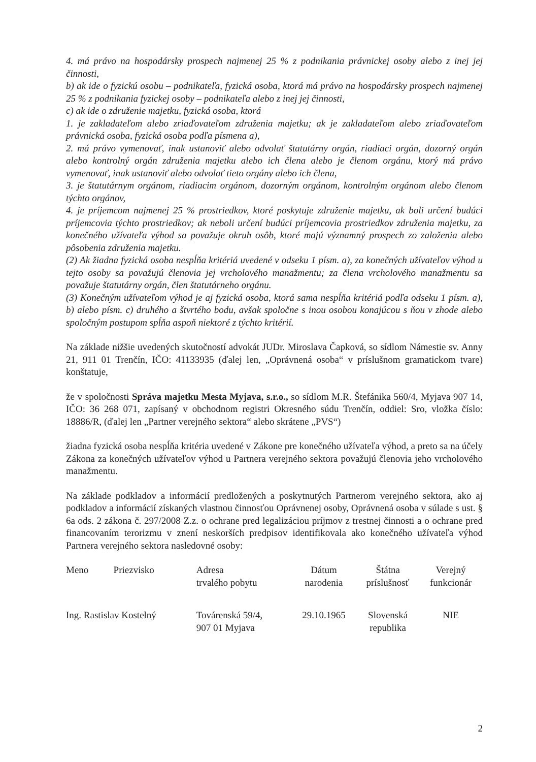4. má právo na hospodársky prospech najmenej 25 % z podnikania právnickej osoby alebo z inej jej činnosti,
b) ak ide o fyzickú osobu – podnikateľa, fyzická osoba, ktorá má právo na hospodársky prospech najmenej 25 % z podnikania fyzickej osoby – podnikateľa alebo z inej jej činnosti,
c) ak ide o združenie majetku, fyzická osoba, ktorá
1. je zakladateľom alebo zriaďovateľom združenia majetku; ak je zakladateľom alebo zriaďovateľom právnická osoba, fyzická osoba podľa písmena a),
2. má právo vymenovať, inak ustanoviť alebo odvolať štatutárny orgán, riadiaci orgán, dozorný orgán alebo kontrolný orgán združenia majetku alebo ich člena alebo je členom orgánu, ktorý má právo vymenovať, inak ustanoviť alebo odvolať tieto orgány alebo ich člena,
3. je štatutárnym orgánom, riadiacim orgánom, dozorným orgánom, kontrolným orgánom alebo členom týchto orgánov,
4. je príjemcom najmenej 25 % prostriedkov, ktoré poskytuje združenie majetku, ak boli určení budúci príjemcovia týchto prostriedkov; ak neboli určení budúci príjemcovia prostriedkov združenia majetku, za konečného užívateľa výhod sa považuje okruh osôb, ktoré majú významný prospech zo založenia alebo pôsobenia združenia majetku.
(2) Ak žiadna fyzická osoba nespĺňa kritériá uvedené v odseku 1 písm. a), za konečných užívateľov výhod u tejto osoby sa považujú členovia jej vrcholového manažmentu; za člena vrcholového manažmentu sa považuje štatutárny orgán, člen štatutárneho orgánu.
(3) Konečným užívateľom výhod je aj fyzická osoba, ktorá sama nespĺňa kritériá podľa odseku 1 písm. a), b) alebo písm. c) druhého a štvrtého bodu, avšak spoločne s inou osobou konajúcou s ňou v zhode alebo spoločným postupom spĺňa aspoň niektoré z týchto kritérií.
Na základe nižšie uvedených skutočností advokát JUDr. Miroslava Čapková, so sídlom Námestie sv. Anny 21, 911 01 Trenčín, IČO: 41133935 (ďalej len, „Oprávnená osoba“ v príslušnom gramatickom tvare) konštatuje,
že v spoločnosti Správa majetku Mesta Myjava, s.r.o., so sídlom M.R. Štefánika 560/4, Myjava 907 14, IČO: 36 268 071, zapísaný v obchodnom registri Okresného súdu Trenčín, oddiel: Sro, vložka číslo: 18886/R, (ďalej len „Partner verejného sektora“ alebo skrátene „PVS“)
žiadna fyzická osoba nespĺňa kritéria uvedené v Zákone pre konečného užívateľa výhod, a preto sa na účely Zákona za konečných užívateľov výhod u Partnera verejného sektora považujú členovia jeho vrcholového manažmentu.
Na základe podkladov a informácií predložených a poskytnutých Partnerom verejného sektora, ako aj podkladov a informácií získaných vlastnou činnosťou Oprávnenej osoby, Oprávnená osoba v súlade s ust. § 6a ods. 2 zákona č. 297/2008 Z.z. o ochrane pred legalizáciou príjmov z trestnej činnosti a o ochrane pred financovaním terorizmu v znení neskorších predpisov identifikovala ako konečného užívateľa výhod Partnera verejného sektora nasledovné osoby:
| Meno | Priezvisko | Adresa trvalého pobytu | Dátum narodenia | Štátna príslušnosť | Verejný funkcionár |
| --- | --- | --- | --- | --- | --- |
| Ing. Rastislav Kostelný | | Továrenská 59/4, 907 01 Myjava | 29.10.1965 | Slovenská republika | NIE |
2